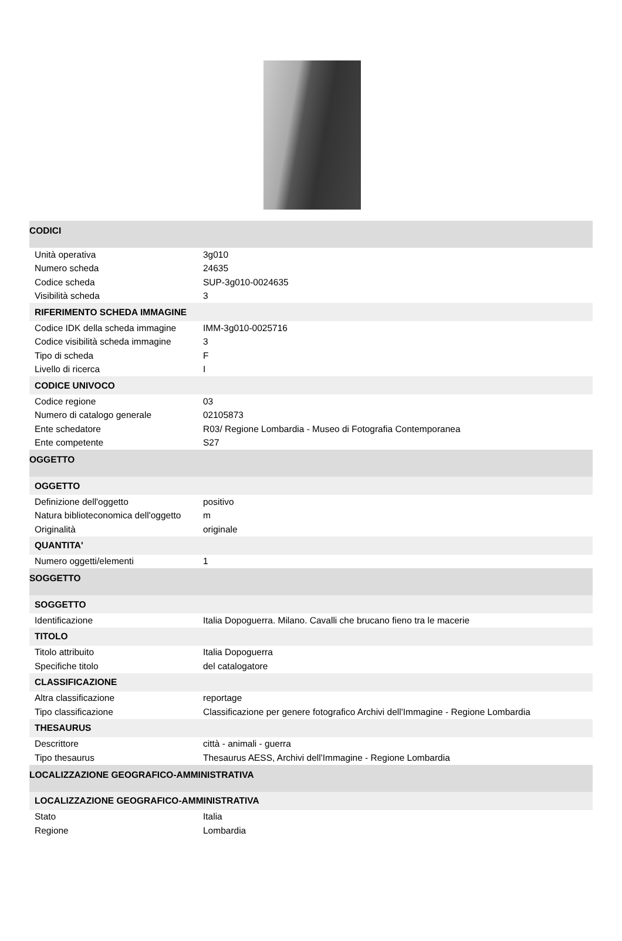| CODICI | |
| Unità operativa | 3g010 |
| Numero scheda | 24635 |
| Codice scheda | SUP-3g010-0024635 |
| Visibilità scheda | 3 |
| RIFERIMENTO SCHEDA IMMAGINE | |
| Codice IDK della scheda immagine | IMM-3g010-0025716 |
| Codice visibilità scheda immagine | 3 |
| Tipo di scheda | F |
| Livello di ricerca | I |
| CODICE UNIVOCO | |
| Codice regione | 03 |
| Numero di catalogo generale | 02105873 |
| Ente schedatore | R03/ Regione Lombardia - Museo di Fotografia Contemporanea |
| Ente competente | S27 |
| OGGETTO | |
| OGGETTO | |
| Definizione dell'oggetto | positivo |
| Natura biblioteconomica dell'oggetto | m |
| Originalità | originale |
| QUANTITA' | |
| Numero oggetti/elementi | 1 |
| SOGGETTO | |
| SOGGETTO | |
| Identificazione | Italia Dopoguerra. Milano. Cavalli che brucano fieno tra le macerie |
| TITOLO | |
| Titolo attribuito | Italia Dopoguerra |
| Specifiche titolo | del catalogatore |
| CLASSIFICAZIONE | |
| Altra classificazione | reportage |
| Tipo classificazione | Classificazione per genere fotografico Archivi dell'Immagine - Regione Lombardia |
| THESAURUS | |
| Descrittore | città - animali - guerra |
| Tipo thesaurus | Thesaurus AESS, Archivi dell'Immagine - Regione Lombardia |
| LOCALIZZAZIONE GEOGRAFICO-AMMINISTRATIVA | |
| LOCALIZZAZIONE GEOGRAFICO-AMMINISTRATIVA | |
| Stato | Italia |
| Regione | Lombardia |